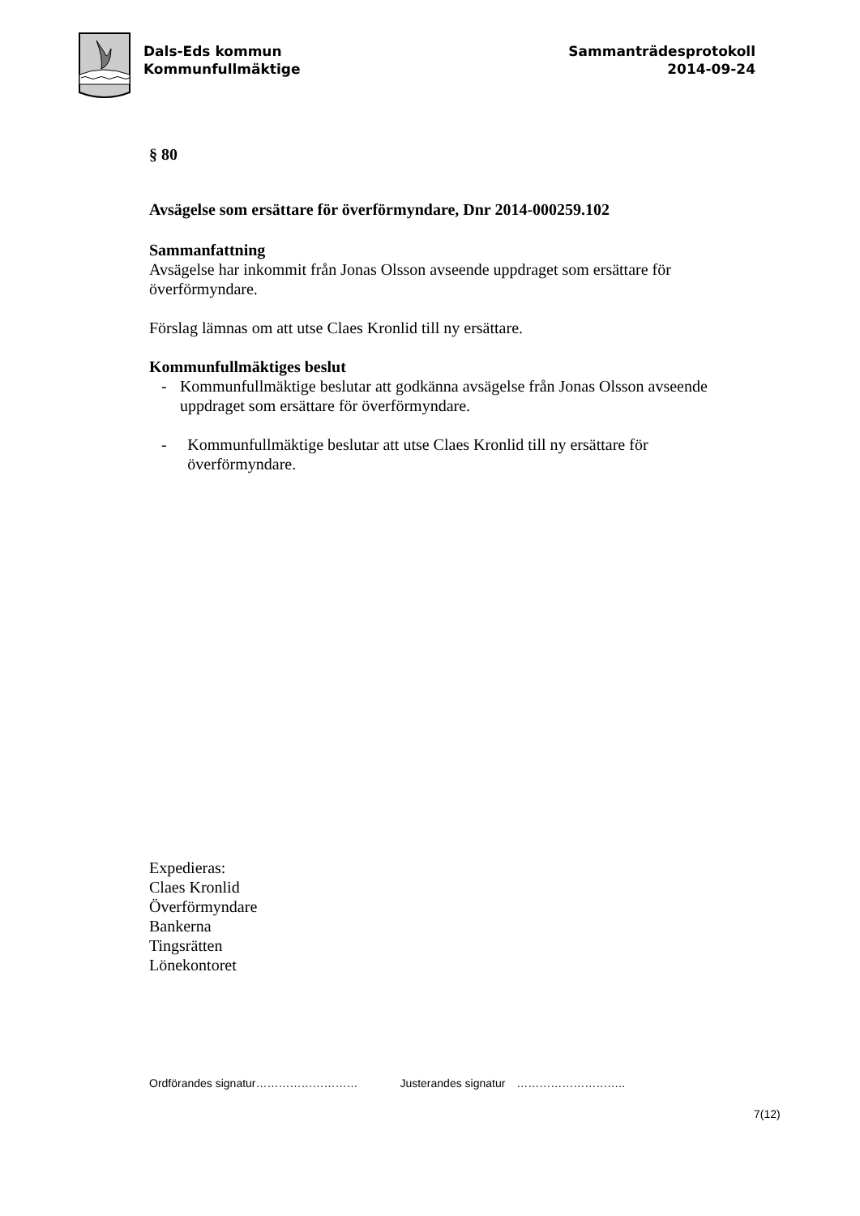Dals-Eds kommun
Kommunfullmäktige
Sammanträdesprotokoll
2014-09-24
§ 80
Avsägelse som ersättare för överförmyndare, Dnr 2014-000259.102
Sammanfattning
Avsägelse har inkommit från Jonas Olsson avseende uppdraget som ersättare för överförmyndare.
Förslag lämnas om att utse Claes Kronlid till ny ersättare.
Kommunfullmäktiges beslut
- Kommunfullmäktige beslutar att godkänna avsägelse från Jonas Olsson avseende uppdraget som ersättare för överförmyndare.
- Kommunfullmäktige beslutar att utse Claes Kronlid till ny ersättare för överförmyndare.
Expedieras:
Claes Kronlid
Överförmyndare
Bankerna
Tingsrätten
Lönekontoret
Ordförandes signatur……………………… Justerandes signatur ………………………..
7(12)